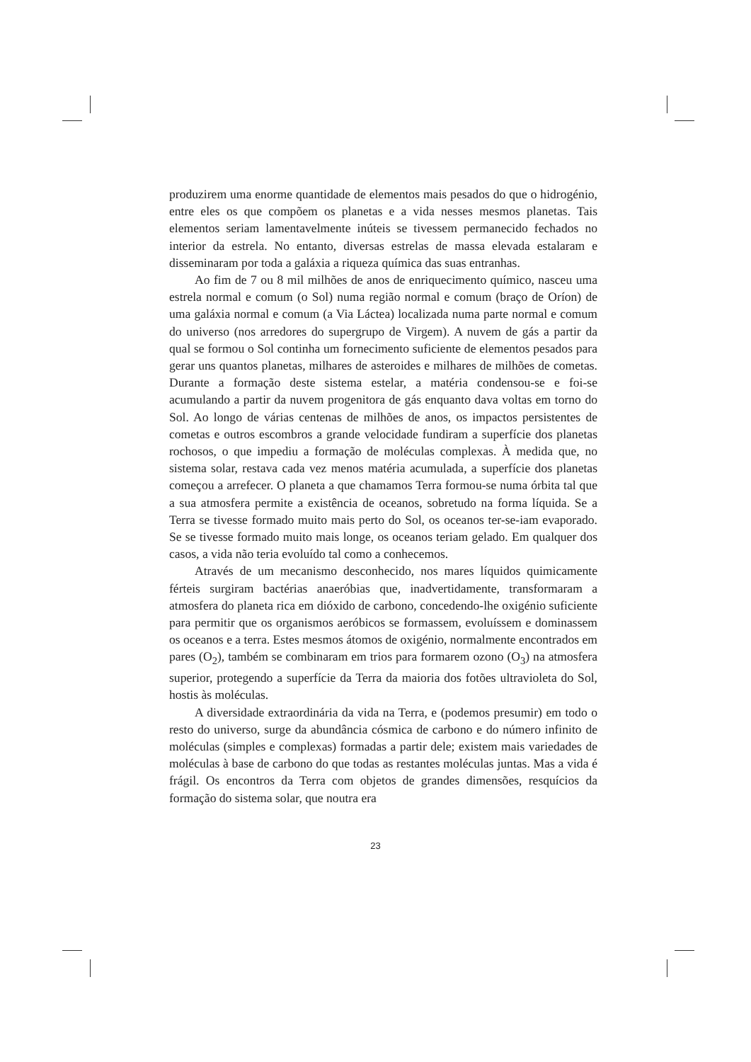produzirem uma enorme quantidade de elementos mais pesados do que o hidrogénio, entre eles os que compõem os planetas e a vida nesses mesmos planetas. Tais elementos seriam lamentavelmente inúteis se tivessem permanecido fechados no interior da estrela. No entanto, diversas estrelas de massa elevada estalaram e disseminaram por toda a galáxia a riqueza química das suas entranhas.
Ao fim de 7 ou 8 mil milhões de anos de enriquecimento químico, nasceu uma estrela normal e comum (o Sol) numa região normal e comum (braço de Oríon) de uma galáxia normal e comum (a Via Láctea) localizada numa parte normal e comum do universo (nos arredores do supergrupo de Virgem). A nuvem de gás a partir da qual se formou o Sol continha um fornecimento suficiente de elementos pesados para gerar uns quantos planetas, milhares de asteroides e milhares de milhões de cometas. Durante a formação deste sistema estelar, a matéria condensou-se e foi-se acumulando a partir da nuvem progenitora de gás enquanto dava voltas em torno do Sol. Ao longo de várias centenas de milhões de anos, os impactos persistentes de cometas e outros escombros a grande velocidade fundiram a superfície dos planetas rochosos, o que impediu a formação de moléculas complexas. À medida que, no sistema solar, restava cada vez menos matéria acumulada, a superfície dos planetas começou a arrefecer. O planeta a que chamamos Terra formou-se numa órbita tal que a sua atmosfera permite a existência de oceanos, sobretudo na forma líquida. Se a Terra se tivesse formado muito mais perto do Sol, os oceanos ter-se-iam evaporado. Se se tivesse formado muito mais longe, os oceanos teriam gelado. Em qualquer dos casos, a vida não teria evoluído tal como a conhecemos.
Através de um mecanismo desconhecido, nos mares líquidos quimicamente férteis surgiram bactérias anaeróbias que, inadvertidamente, transformaram a atmosfera do planeta rica em dióxido de carbono, concedendo-lhe oxigénio suficiente para permitir que os organismos aeróbicos se formassem, evoluíssem e dominassem os oceanos e a terra. Estes mesmos átomos de oxigénio, normalmente encontrados em pares (O<sub>2</sub>), também se combinaram em trios para formarem ozono (O<sub>3</sub>) na atmosfera superior, protegendo a superfície da Terra da maioria dos fotões ultravioleta do Sol, hostis às moléculas.
A diversidade extraordinária da vida na Terra, e (podemos presumir) em todo o resto do universo, surge da abundância cósmica de carbono e do número infinito de moléculas (simples e complexas) formadas a partir dele; existem mais variedades de moléculas à base de carbono do que todas as restantes moléculas juntas. Mas a vida é frágil. Os encontros da Terra com objetos de grandes dimensões, resquícios da formação do sistema solar, que noutra era
23